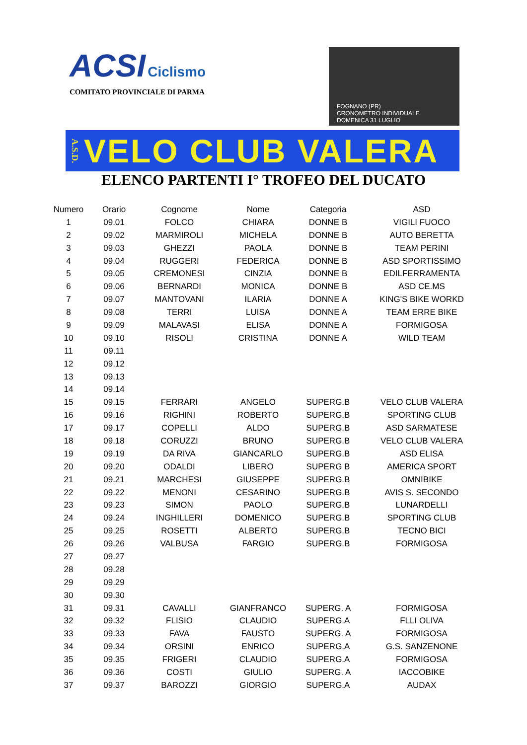ACSI Ciclismo
COMITATO PROVINCIALE DI PARMA
FOGNANO (PR)
CRONOMETRO INDIVIDUALE
DOMENICA 31 LUGLIO
A.S.D. VELO CLUB VALERA
ELENCO PARTENTI I° TROFEO DEL DUCATO
| Numero | Orario | Cognome | Nome | Categoria | ASD |
| --- | --- | --- | --- | --- | --- |
| 1 | 09.01 | FOLCO | CHIARA | DONNE B | VIGILI FUOCO |
| 2 | 09.02 | MARMIROLI | MICHELA | DONNE B | AUTO BERETTA |
| 3 | 09.03 | GHEZZI | PAOLA | DONNE B | TEAM PERINI |
| 4 | 09.04 | RUGGERI | FEDERICA | DONNE B | ASD SPORTISSIMO |
| 5 | 09.05 | CREMONESI | CINZIA | DONNE B | EDILFERRAMENTA |
| 6 | 09.06 | BERNARDI | MONICA | DONNE B | ASD CE.MS |
| 7 | 09.07 | MANTOVANI | ILARIA | DONNE A | KING'S BIKE WORKD |
| 8 | 09.08 | TERRI | LUISA | DONNE A | TEAM ERRE BIKE |
| 9 | 09.09 | MALAVASI | ELISA | DONNE A | FORMIGOSA |
| 10 | 09.10 | RISOLI | CRISTINA | DONNE A | WILD TEAM |
| 11 | 09.11 | | | | |
| 12 | 09.12 | | | | |
| 13 | 09.13 | | | | |
| 14 | 09.14 | | | | |
| 15 | 09.15 | FERRARI | ANGELO | SUPERG.B | VELO CLUB VALERA |
| 16 | 09.16 | RIGHINI | ROBERTO | SUPERG.B | SPORTING CLUB |
| 17 | 09.17 | COPELLI | ALDO | SUPERG.B | ASD SARMATESE |
| 18 | 09.18 | CORUZZI | BRUNO | SUPERG.B | VELO CLUB VALERA |
| 19 | 09.19 | DA RIVA | GIANCARLO | SUPERG.B | ASD ELISA |
| 20 | 09.20 | ODALDI | LIBERO | SUPERG B | AMERICA SPORT |
| 21 | 09.21 | MARCHESI | GIUSEPPE | SUPERG.B | OMNIBIKE |
| 22 | 09.22 | MENONI | CESARINO | SUPERG.B | AVIS S. SECONDO |
| 23 | 09.23 | SIMON | PAOLO | SUPERG.B | LUNARDELLI |
| 24 | 09.24 | INGHILLERI | DOMENICO | SUPERG.B | SPORTING CLUB |
| 25 | 09.25 | ROSETTI | ALBERTO | SUPERG.B | TECNO BICI |
| 26 | 09.26 | VALBUSA | FARGIO | SUPERG.B | FORMIGOSA |
| 27 | 09.27 | | | | |
| 28 | 09.28 | | | | |
| 29 | 09.29 | | | | |
| 30 | 09.30 | | | | |
| 31 | 09.31 | CAVALLI | GIANFRANCO | SUPERG. A | FORMIGOSA |
| 32 | 09.32 | FLISIO | CLAUDIO | SUPERG.A | FLLI OLIVA |
| 33 | 09.33 | FAVA | FAUSTO | SUPERG. A | FORMIGOSA |
| 34 | 09.34 | ORSINI | ENRICO | SUPERG.A | G.S. SANZENONE |
| 35 | 09.35 | FRIGERI | CLAUDIO | SUPERG.A | FORMIGOSA |
| 36 | 09.36 | COSTI | GIULIO | SUPERG. A | IACCOBIKE |
| 37 | 09.37 | BAROZZI | GIORGIO | SUPERG.A | AUDAX |